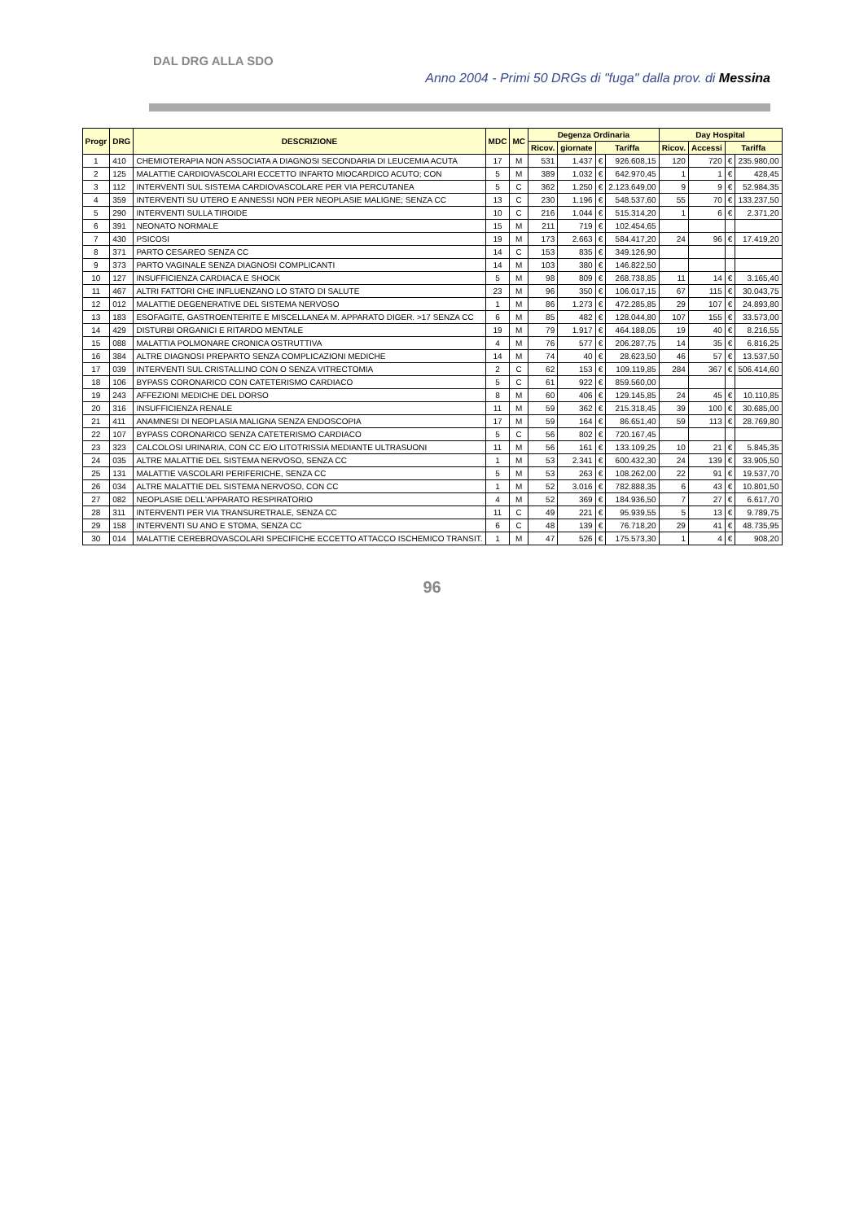DAL DRG ALLA SDO
Anno 2004 - Primi 50 DRGs di "fuga" dalla prov. di Messina
| Progr | DRG | DESCRIZIONE | MDC | MC | Degenza Ordinaria | | | | Day Hospital | | | |
| --- | --- | --- | --- | --- | --- | --- | --- | --- | --- | --- | --- | --- |
| | | | | | Ricov. | giornate | Tariffa | | Ricov. | Accessi | Tariffa | |
| 1 | 410 | CHEMIOTERAPIA NON ASSOCIATA A DIAGNOSI SECONDARIA DI LEUCEMIA ACUTA | 17 | M | 531 | 1.437 | € | 926.608,15 | 120 | 720 | € | 235.980,00 |
| 2 | 125 | MALATTIE CARDIOVASCOLARI ECCETTO INFARTO MIOCARDICO ACUTO; CON | 5 | M | 389 | 1.032 | € | 642.970,45 | 1 | 1 | € | 428,45 |
| 3 | 112 | INTERVENTI SUL SISTEMA CARDIOVASCOLARE PER VIA PERCUTANEA | 5 | C | 362 | 1.250 | € | 2.123.649,00 | 9 | 9 | € | 52.984,35 |
| 4 | 359 | INTERVENTI SU UTERO E ANNESSI NON PER NEOPLASIE MALIGNE; SENZA CC | 13 | C | 230 | 1.196 | € | 548.537,60 | 55 | 70 | € | 133.237,50 |
| 5 | 290 | INTERVENTI SULLA TIROIDE | 10 | C | 216 | 1.044 | € | 515.314,20 | 1 | 6 | € | 2.371,20 |
| 6 | 391 | NEONATO NORMALE | 15 | M | 211 | 719 | € | 102.454,65 | | | | |
| 7 | 430 | PSICOSI | 19 | M | 173 | 2.663 | € | 584.417,20 | 24 | 96 | € | 17.419,20 |
| 8 | 371 | PARTO CESAREO SENZA CC | 14 | C | 153 | 835 | € | 349.126,90 | | | | |
| 9 | 373 | PARTO VAGINALE SENZA DIAGNOSI COMPLICANTI | 14 | M | 103 | 380 | € | 146.822,50 | | | | |
| 10 | 127 | INSUFFICIENZA CARDIACA E SHOCK | 5 | M | 98 | 809 | € | 268.738,85 | 11 | 14 | € | 3.165,40 |
| 11 | 467 | ALTRI FATTORI CHE INFLUENZANO LO STATO DI SALUTE | 23 | M | 96 | 350 | € | 106.017,15 | 67 | 115 | € | 30.043,75 |
| 12 | 012 | MALATTIE DEGENERATIVE DEL SISTEMA NERVOSO | 1 | M | 86 | 1.273 | € | 472.285,85 | 29 | 107 | € | 24.893,80 |
| 13 | 183 | ESOFAGITE, GASTROENTERITE E MISCELLANEA M. APPARATO DIGER. >17 SENZA CC | 6 | M | 85 | 482 | € | 128.044,80 | 107 | 155 | € | 33.573,00 |
| 14 | 429 | DISTURBI ORGANICI E RITARDO MENTALE | 19 | M | 79 | 1.917 | € | 464.188,05 | 19 | 40 | € | 8.216,55 |
| 15 | 088 | MALATTIA POLMONARE CRONICA OSTRUTTIVA | 4 | M | 76 | 577 | € | 206.287,75 | 14 | 35 | € | 6.816,25 |
| 16 | 384 | ALTRE DIAGNOSI PREPARTO SENZA COMPLICAZIONI MEDICHE | 14 | M | 74 | 40 | € | 28.623,50 | 46 | 57 | € | 13.537,50 |
| 17 | 039 | INTERVENTI SUL CRISTALLINO CON O SENZA VITRECTOMIA | 2 | C | 62 | 153 | € | 109.119,85 | 284 | 367 | € | 506.414,60 |
| 18 | 106 | BYPASS CORONARICO CON CATETERISMO CARDIACO | 5 | C | 61 | 922 | € | 859.560,00 | | | | |
| 19 | 243 | AFFEZIONI MEDICHE DEL DORSO | 8 | M | 60 | 406 | € | 129.145,85 | 24 | 45 | € | 10.110,85 |
| 20 | 316 | INSUFFICIENZA RENALE | 11 | M | 59 | 362 | € | 215.318,45 | 39 | 100 | € | 30.685,00 |
| 21 | 411 | ANAMNESI DI NEOPLASIA MALIGNA SENZA ENDOSCOPIA | 17 | M | 59 | 164 | € | 86.651,40 | 59 | 113 | € | 28.769,80 |
| 22 | 107 | BYPASS CORONARICO SENZA CATETERISMO CARDIACO | 5 | C | 56 | 802 | € | 720.167,45 | | | | |
| 23 | 323 | CALCOLOSI URINARIA, CON CC E/O LITOTRISSIA MEDIANTE ULTRASUONI | 11 | M | 56 | 161 | € | 133.109,25 | 10 | 21 | € | 5.845,35 |
| 24 | 035 | ALTRE MALATTIE DEL SISTEMA NERVOSO, SENZA CC | 1 | M | 53 | 2.341 | € | 600.432,30 | 24 | 139 | € | 33.905,50 |
| 25 | 131 | MALATTIE VASCOLARI PERIFERICHE, SENZA CC | 5 | M | 53 | 263 | € | 108.262,00 | 22 | 91 | € | 19.537,70 |
| 26 | 034 | ALTRE MALATTIE DEL SISTEMA NERVOSO, CON CC | 1 | M | 52 | 3.016 | € | 782.888,35 | 6 | 43 | € | 10.801,50 |
| 27 | 082 | NEOPLASIE DELL'APPARATO RESPIRATORIO | 4 | M | 52 | 369 | € | 184.936,50 | 7 | 27 | € | 6.617,70 |
| 28 | 311 | INTERVENTI PER VIA TRANSURETRALE, SENZA CC | 11 | C | 49 | 221 | € | 95.939,55 | 5 | 13 | € | 9.789,75 |
| 29 | 158 | INTERVENTI SU ANO E STOMA, SENZA CC | 6 | C | 48 | 139 | € | 76.718,20 | 29 | 41 | € | 48.735,95 |
| 30 | 014 | MALATTIE CEREBROVASCOLARI SPECIFICHE ECCETTO ATTACCO ISCHEMICO TRANSIT. | 1 | M | 47 | 526 | € | 175.573,30 | 1 | 4 | € | 908,20 |
96